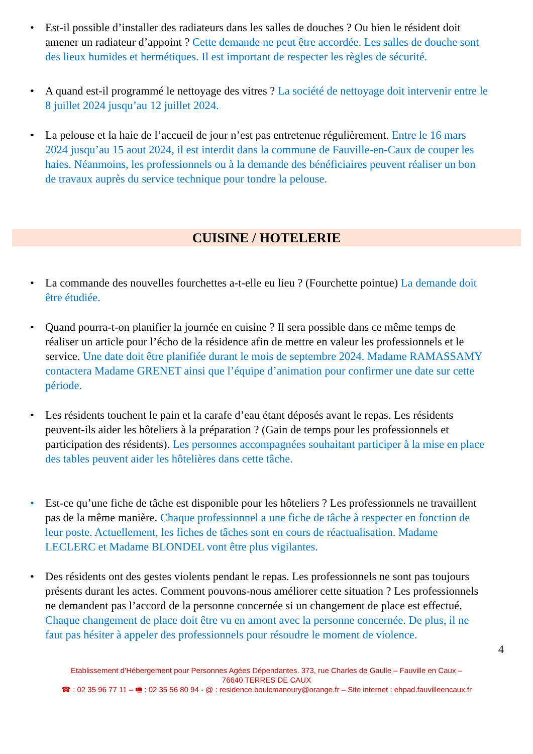• Est-il possible d’installer des radiateurs dans les salles de douches ? Ou bien le résident doit amener un radiateur d’appoint ? Cette demande ne peut être accordée. Les salles de douche sont des lieux humides et hermétiques. Il est important de respecter les règles de sécurité.
• A quand est-il programmé le nettoyage des vitres ? La société de nettoyage doit intervenir entre le 8 juillet 2024 jusqu’au 12 juillet 2024.
• La pelouse et la haie de l’accueil de jour n’est pas entretenue régulièrement. Entre le 16 mars 2024 jusqu’au 15 aout 2024, il est interdit dans la commune de Fauville-en-Caux de couper les haies. Néanmoins, les professionnels ou à la demande des bénéficiaires peuvent réaliser un bon de travaux auprès du service technique pour tondre la pelouse.
CUISINE / HOTELERIE
• La commande des nouvelles fourchettes a-t-elle eu lieu ? (Fourchette pointue) La demande doit être étudiée.
• Quand pourra-t-on planifier la journée en cuisine ? Il sera possible dans ce même temps de réaliser un article pour l’écho de la résidence afin de mettre en valeur les professionnels et le service. Une date doit être planifiée durant le mois de septembre 2024. Madame RAMASSAMY contactera Madame GRENET ainsi que l’équipe d’animation pour confirmer une date sur cette période.
• Les résidents touchent le pain et la carafe d’eau étant déposés avant le repas. Les résidents peuvent-ils aider les hôteliers à la préparation ? (Gain de temps pour les professionnels et participation des résidents). Les personnes accompagnées souhaitant participer à la mise en place des tables peuvent aider les hôtelières dans cette tâche.
• Est-ce qu’une fiche de tâche est disponible pour les hôteliers ? Les professionnels ne travaillent pas de la même manière. Chaque professionnel a une fiche de tâche à respecter en fonction de leur poste. Actuellement, les fiches de tâches sont en cours de réactualisation. Madame LECLERC et Madame BLONDEL vont être plus vigilantes.
• Des résidents ont des gestes violents pendant le repas. Les professionnels ne sont pas toujours présents durant les actes. Comment pouvons-nous améliorer cette situation ? Les professionnels ne demandent pas l’accord de la personne concernée si un changement de place est effectué. Chaque changement de place doit être vu en amont avec la personne concernée. De plus, il ne faut pas hésiter à appeler des professionnels pour résoudre le moment de violence.
4
Etablissement d’Hébergement pour Personnes Agées Dépendantes. 373, rue Charles de Gaulle – Fauville en Caux –
76640 TERRES DE CAUX
☎ : 02 35 96 77 11 – 🖷 : 02 35 56 80 94 - @ : residence.bouicmanoury@orange.fr – Site internet : ehpad.fauvilleencaux.fr